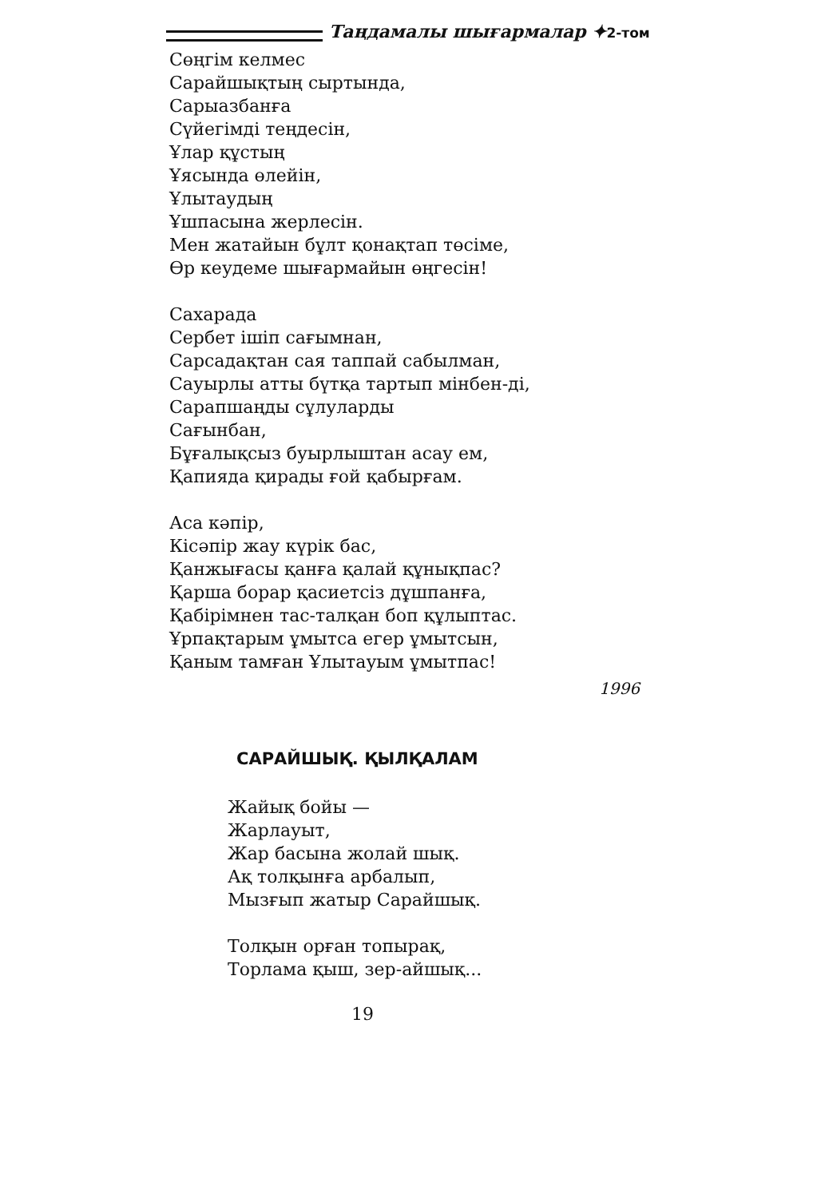Таңдамалы шығармалар ✦2-том
Сөңгім келмес
Сарайшықтың сыртында,
Сарыазбанға
Сүйегімді теңдесін,
Ұлар құстың
Ұясында өлейін,
Ұлытаудың
Ұшпасына жерлесін.
Мен жатайын бұлт қонақтап төсіме,
Өр кеудеме шығармайын өңгесін!
Сахарада
Сербет ішіп сағымнан,
Сарсадақтан сая таппай сабылман,
Сауырлы атты бүтқа тартып мінбен-ді,
Сарапшаңды сұлуларды
Сағынбан,
Бұғалықсыз буырлыштан асау ем,
Қапияда қирады ғой қабырғам.
Аса кәпір,
Кісәпір жау күрік бас,
Қанжығасы қанға қалай құнықпас?
Қарша борар қасиетсіз дұшпанға,
Қабірімнен тас-талқан боп құлыптас.
Ұрпақтарым ұмытса егер ұмытсын,
Қаным тамған Ұлытауым ұмытпас!
1996
САРАЙШЫҚ. ҚЫЛҚАЛАМ
Жайық бойы —
Жарлауыт,
Жар басына жолай шық.
Ақ толқынға арбалып,
Мызғып жатыр Сарайшық.
Толқын орған топырақ,
Торлама қыш, зер-айшық...
19